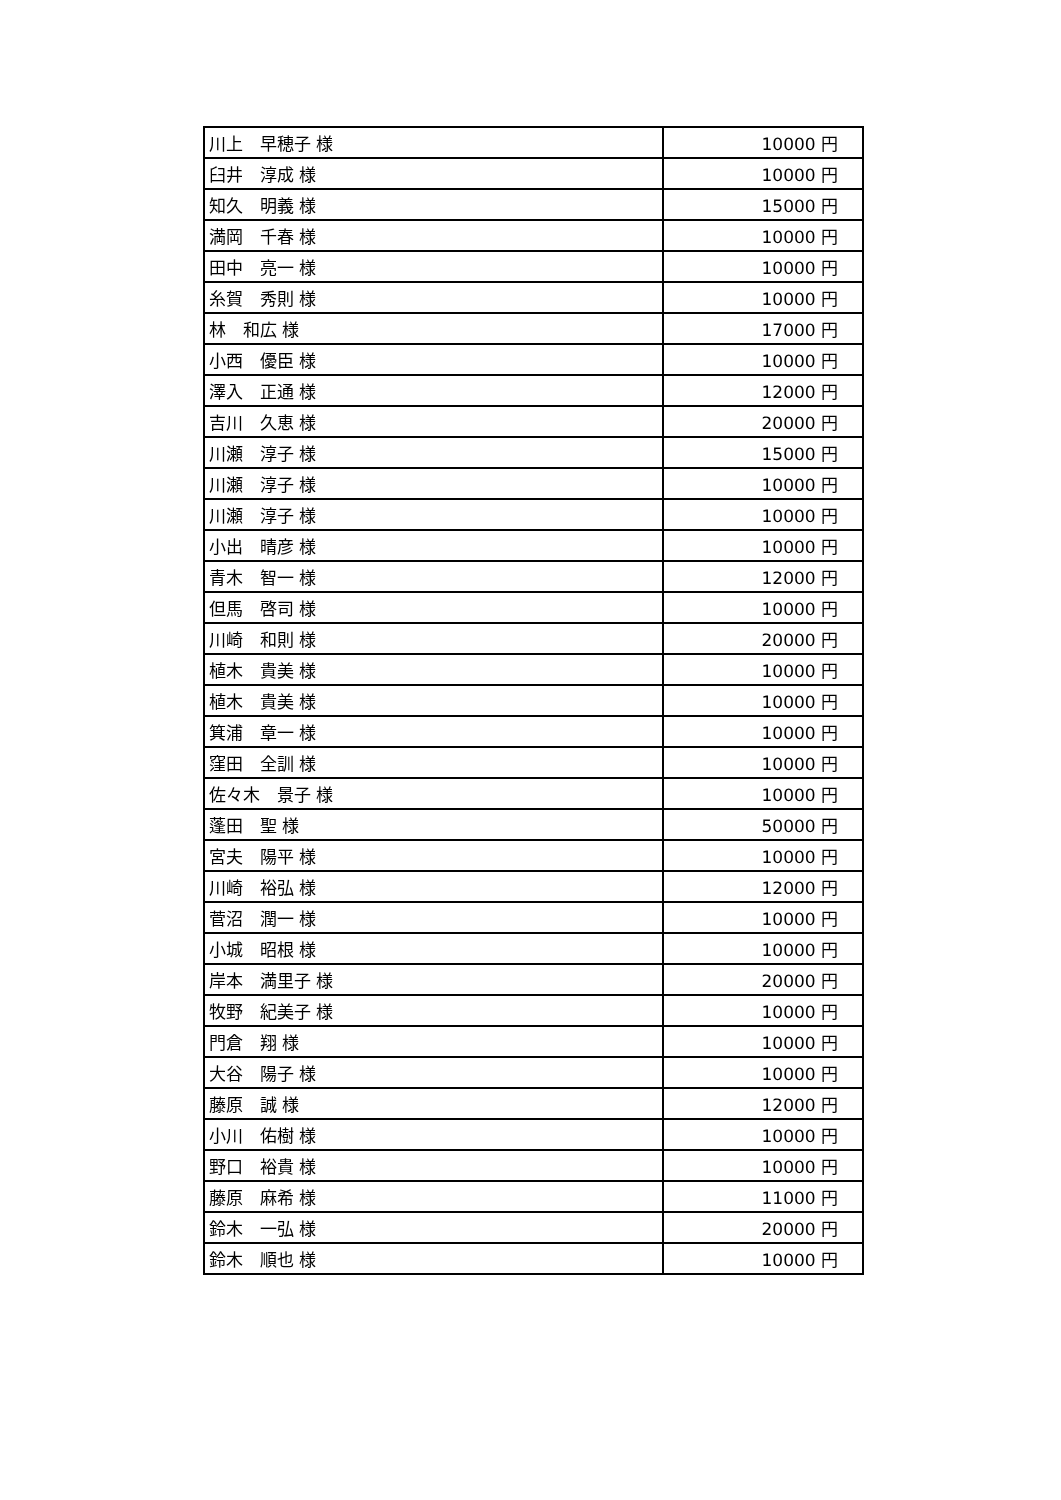| 川上 早穂子 様 | 10000 円 |
| 臼井 淳成 様 | 10000 円 |
| 知久 明義 様 | 15000 円 |
| 満岡 千春 様 | 10000 円 |
| 田中 亮一 様 | 10000 円 |
| 糸賀 秀則 様 | 10000 円 |
| 林 和広 様 | 17000 円 |
| 小西 優臣 様 | 10000 円 |
| 澤入 正通 様 | 12000 円 |
| 吉川 久恵 様 | 20000 円 |
| 川瀬 淳子 様 | 15000 円 |
| 川瀬 淳子 様 | 10000 円 |
| 川瀬 淳子 様 | 10000 円 |
| 小出 晴彦 様 | 10000 円 |
| 青木 智一 様 | 12000 円 |
| 但馬 啓司 様 | 10000 円 |
| 川崎 和則 様 | 20000 円 |
| 植木 貴美 様 | 10000 円 |
| 植木 貴美 様 | 10000 円 |
| 箕浦 章一 様 | 10000 円 |
| 窪田 全訓 様 | 10000 円 |
| 佐々木 景子 様 | 10000 円 |
| 蓬田 聖 様 | 50000 円 |
| 宮夫 陽平 様 | 10000 円 |
| 川崎 裕弘 様 | 12000 円 |
| 菅沼 潤一 様 | 10000 円 |
| 小城 昭根 様 | 10000 円 |
| 岸本 満里子 様 | 20000 円 |
| 牧野 紀美子 様 | 10000 円 |
| 門倉 翔 様 | 10000 円 |
| 大谷 陽子 様 | 10000 円 |
| 藤原 誠 様 | 12000 円 |
| 小川 佑樹 様 | 10000 円 |
| 野口 裕貴 様 | 10000 円 |
| 藤原 麻希 様 | 11000 円 |
| 鈴木 一弘 様 | 20000 円 |
| 鈴木 順也 様 | 10000 円 |